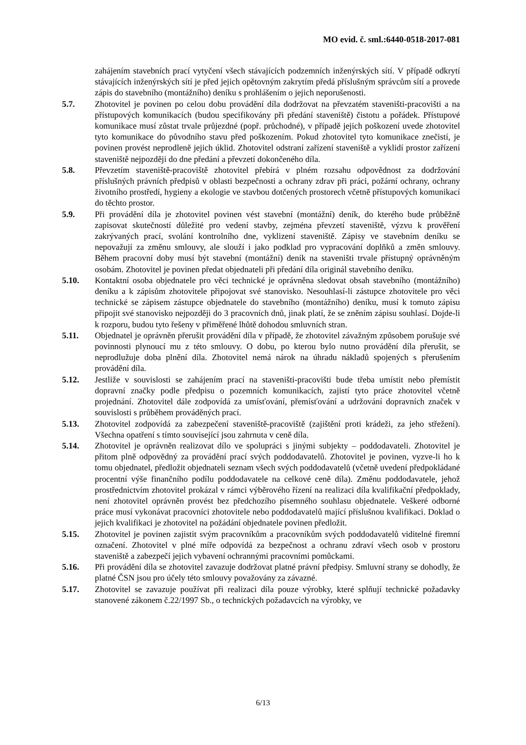MO evid. č. sml.:6440-0518-2017-081
zahájením stavebních prací vytyčení všech stávajících podzemních inženýrských sítí. V případě odkrytí stávajících inženýrských sítí je před jejich opětovným zakrytím předá příslušným správcům sítí a provede zápis do stavebního (montážního) deníku s prohlášením o jejich neporušenosti.
5.7. Zhotovitel je povinen po celou dobu provádění díla dodržovat na převzatém staveništi-pracovišti a na přístupových komunikacích (budou specifikovány při předání staveniště) čistotu a pořádek. Přístupové komunikace musí zůstat trvale průjezdné (popř. průchodné), v případě jejich poškození uvede zhotovitel tyto komunikace do původního stavu před poškozením. Pokud zhotovitel tyto komunikace znečistí, je povinen provést neprodleně jejich úklid. Zhotovitel odstraní zařízení staveniště a vyklidí prostor zařízení staveniště nejpozději do dne předání a převzetí dokončeného díla.
5.8. Převzetím staveniště-pracoviště zhotovitel přebírá v plném rozsahu odpovědnost za dodržování příslušných právních předpisů v oblasti bezpečnosti a ochrany zdrav při práci, požární ochrany, ochrany životního prostředí, hygieny a ekologie ve stavbou dotčených prostorech včetně přístupových komunikací do těchto prostor.
5.9. Při provádění díla je zhotovitel povinen vést stavební (montážní) deník, do kterého bude průběžně zapisovat skutečností důležité pro vedení stavby, zejména převzetí staveniště, výzvu k prověření zakrývaných prací, svolání kontrolního dne, vyklizení staveniště. Zápisy ve stavebním deníku se nepovažují za změnu smlouvy, ale slouží i jako podklad pro vypracování doplňků a změn smlouvy. Během pracovní doby musí být stavební (montážní) deník na staveništi trvale přístupný oprávněným osobám. Zhotovitel je povinen předat objednateli při předání díla originál stavebního deníku.
5.10. Kontaktní osoba objednatele pro věci technické je oprávněna sledovat obsah stavebního (montážního) deníku a k zápisům zhotovitele připojovat své stanovisko. Nesouhlasí-li zástupce zhotovitele pro věci technické se zápisem zástupce objednatele do stavebního (montážního) deníku, musí k tomuto zápisu připojit své stanovisko nejpozději do 3 pracovních dnů, jinak platí, že se zněním zápisu souhlasí. Dojde-li k rozporu, budou tyto řešeny v přiměřené lhůtě dohodou smluvních stran.
5.11. Objednatel je oprávněn přerušit provádění díla v případě, že zhotovitel závažným způsobem porušuje své povinnosti plynoucí mu z této smlouvy. O dobu, po kterou bylo nutno provádění díla přerušit, se neprodlužuje doba plnění díla. Zhotovitel nemá nárok na úhradu nákladů spojených s přerušením provádění díla.
5.12. Jestliže v souvislosti se zahájením prací na staveništi-pracovišti bude třeba umístit nebo přemístit dopravní značky podle předpisu o pozemních komunikacích, zajistí tyto práce zhotovitel včetně projednání. Zhotovitel dále zodpovídá za umísťování, přemísťování a udržování dopravních značek v souvislosti s průběhem prováděných prací.
5.13. Zhotovitel zodpovídá za zabezpečení staveniště-pracoviště (zajištění proti krádeži, za jeho střežení). Všechna opatření s tímto související jsou zahrnuta v ceně díla.
5.14. Zhotovitel je oprávněn realizovat dílo ve spolupráci s jinými subjekty – poddodavateli. Zhotovitel je přitom plně odpovědný za provádění prací svých poddodavatelů. Zhotovitel je povinen, vyzve-li ho k tomu objednatel, předložit objednateli seznam všech svých poddodavatelů (včetně uvedení předpokládané procentní výše finančního podílu poddodavatele na celkové ceně díla). Změnu poddodavatele, jehož prostřednictvím zhotovitel prokázal v rámci výběrového řízení na realizaci díla kvalifikační předpoklady, není zhotovitel oprávněn provést bez předchozího písemného souhlasu objednatele. Veškeré odborné práce musí vykonávat pracovníci zhotovitele nebo poddodavatelů mající příslušnou kvalifikaci. Doklad o jejich kvalifikaci je zhotovitel na požádání objednatele povinen předložit.
5.15. Zhotovitel je povinen zajistit svým pracovníkům a pracovníkům svých poddodavatelů viditelné firemní označení. Zhotovitel v plné míře odpovídá za bezpečnost a ochranu zdraví všech osob v prostoru staveniště a zabezpečí jejich vybavení ochrannými pracovními pomůckami.
5.16. Při provádění díla se zhotovitel zavazuje dodržovat platné právní předpisy. Smluvní strany se dohodly, že platné ČSN jsou pro účely této smlouvy považovány za závazné.
5.17. Zhotovitel se zavazuje používat při realizaci díla pouze výrobky, které splňují technické požadavky stanovené zákonem č.22/1997 Sb., o technických požadavcích na výrobky, ve
6/13